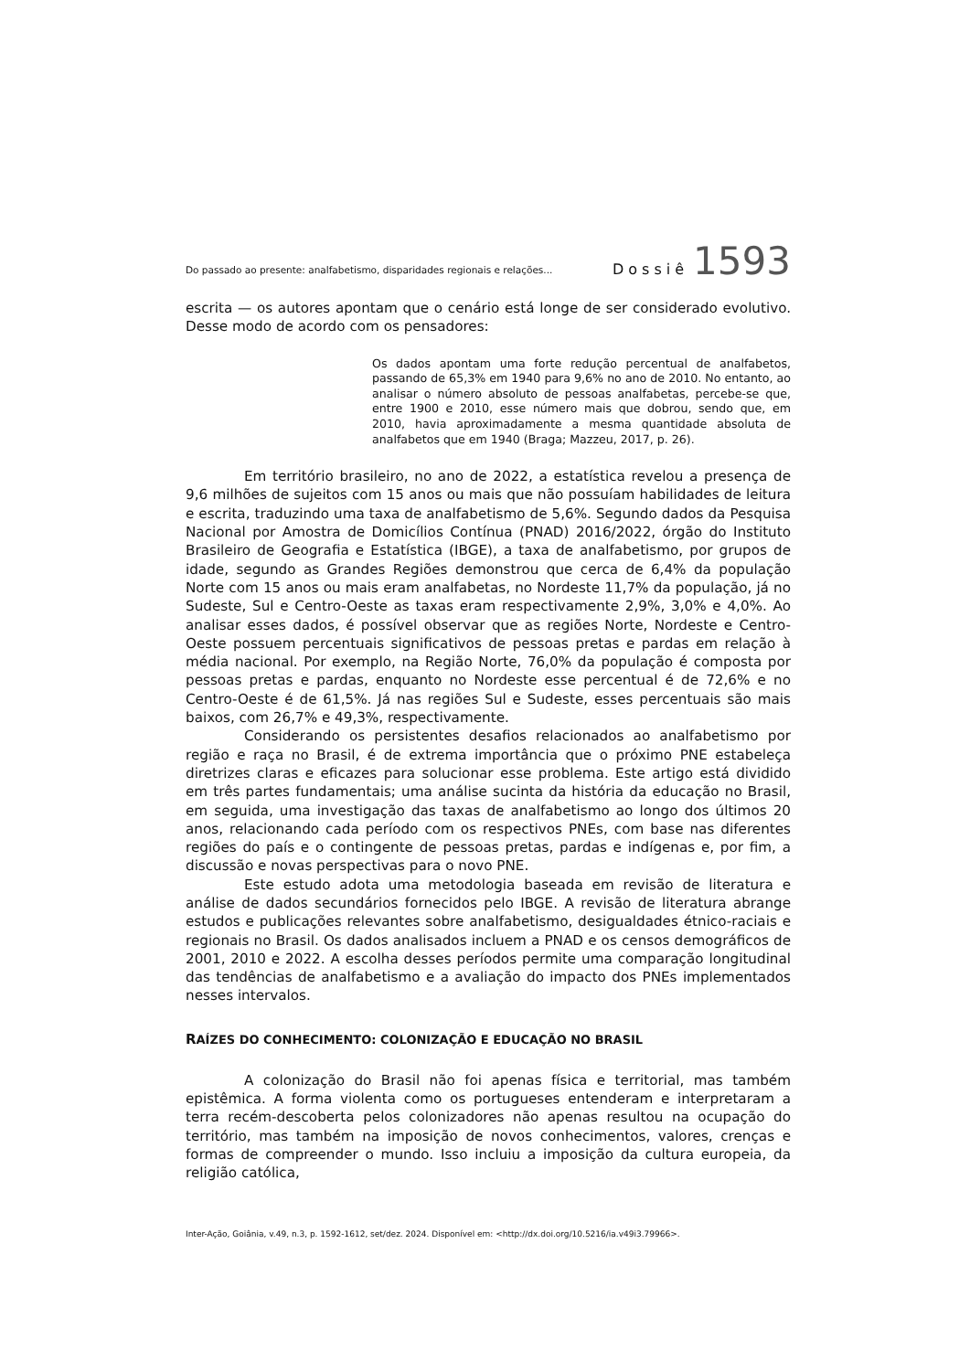Do passado ao presente: analfabetismo, disparidades regionais e relações... Dossiê 1593
escrita — os autores apontam que o cenário está longe de ser considerado evolutivo. Desse modo de acordo com os pensadores:
Os dados apontam uma forte redução percentual de analfabetos, passando de 65,3% em 1940 para 9,6% no ano de 2010. No entanto, ao analisar o número absoluto de pessoas analfabetas, percebe-se que, entre 1900 e 2010, esse número mais que dobrou, sendo que, em 2010, havia aproximadamente a mesma quantidade absoluta de analfabetos que em 1940 (Braga; Mazzeu, 2017, p. 26).
Em território brasileiro, no ano de 2022, a estatística revelou a presença de 9,6 milhões de sujeitos com 15 anos ou mais que não possuíam habilidades de leitura e escrita, traduzindo uma taxa de analfabetismo de 5,6%. Segundo dados da Pesquisa Nacional por Amostra de Domicílios Contínua (PNAD) 2016/2022, órgão do Instituto Brasileiro de Geografia e Estatística (IBGE), a taxa de analfabetismo, por grupos de idade, segundo as Grandes Regiões demonstrou que cerca de 6,4% da população Norte com 15 anos ou mais eram analfabetas, no Nordeste 11,7% da população, já no Sudeste, Sul e Centro-Oeste as taxas eram respectivamente 2,9%, 3,0% e 4,0%. Ao analisar esses dados, é possível observar que as regiões Norte, Nordeste e Centro-Oeste possuem percentuais significativos de pessoas pretas e pardas em relação à média nacional. Por exemplo, na Região Norte, 76,0% da população é composta por pessoas pretas e pardas, enquanto no Nordeste esse percentual é de 72,6% e no Centro-Oeste é de 61,5%. Já nas regiões Sul e Sudeste, esses percentuais são mais baixos, com 26,7% e 49,3%, respectivamente.
Considerando os persistentes desafios relacionados ao analfabetismo por região e raça no Brasil, é de extrema importância que o próximo PNE estabeleça diretrizes claras e eficazes para solucionar esse problema. Este artigo está dividido em três partes fundamentais; uma análise sucinta da história da educação no Brasil, em seguida, uma investigação das taxas de analfabetismo ao longo dos últimos 20 anos, relacionando cada período com os respectivos PNEs, com base nas diferentes regiões do país e o contingente de pessoas pretas, pardas e indígenas e, por fim, a discussão e novas perspectivas para o novo PNE.
Este estudo adota uma metodologia baseada em revisão de literatura e análise de dados secundários fornecidos pelo IBGE. A revisão de literatura abrange estudos e publicações relevantes sobre analfabetismo, desigualdades étnico-raciais e regionais no Brasil. Os dados analisados incluem a PNAD e os censos demográficos de 2001, 2010 e 2022. A escolha desses períodos permite uma comparação longitudinal das tendências de analfabetismo e a avaliação do impacto dos PNEs implementados nesses intervalos.
RAÍZES DO CONHECIMENTO: COLONIZAÇÃO E EDUCAÇÃO NO BRASIL
A colonização do Brasil não foi apenas física e territorial, mas também epistêmica. A forma violenta como os portugueses entenderam e interpretaram a terra recém-descoberta pelos colonizadores não apenas resultou na ocupação do território, mas também na imposição de novos conhecimentos, valores, crenças e formas de compreender o mundo. Isso incluiu a imposição da cultura europeia, da religião católica,
Inter-Ação, Goiânia, v.49, n.3, p. 1592-1612, set/dez. 2024. Disponível em: <http://dx.doi.org/10.5216/ia.v49i3.79966>.